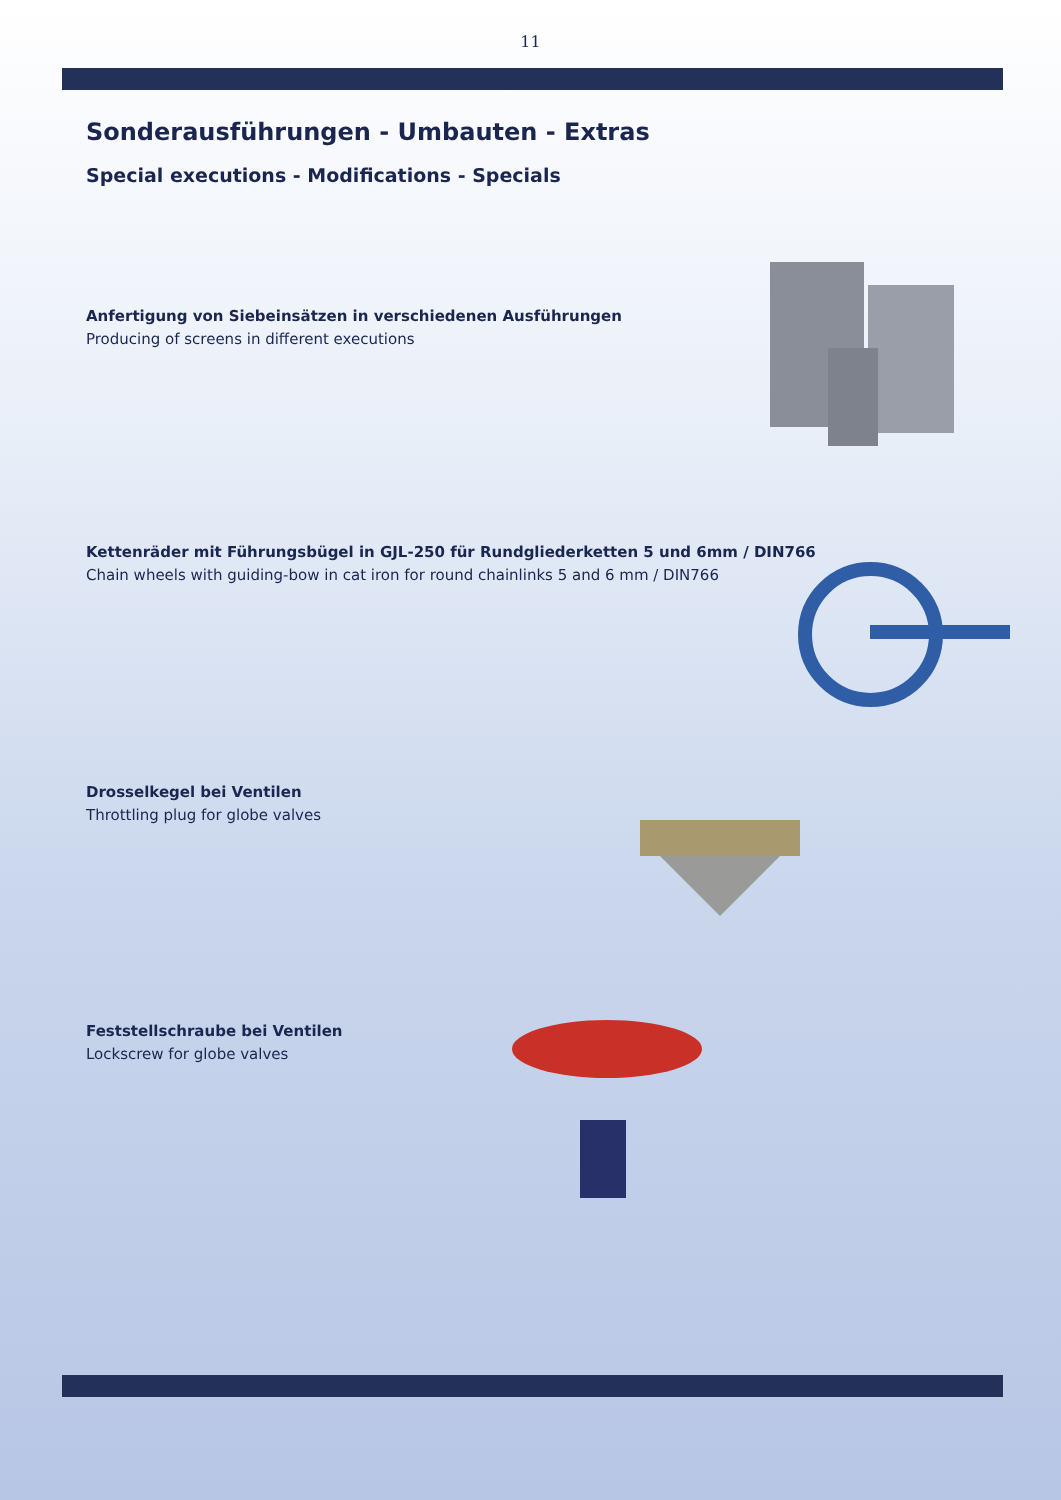11
Sonderausführungen - Umbauten - Extras
Special executions - Modifications - Specials
Anfertigung von Siebeinsätzen in verschiedenen Ausführungen
Producing of screens in different executions
Kettenräder mit Führungsbügel in GJL-250 für Rundgliederketten 5 und 6mm / DIN766
Chain wheels with guiding-bow in cat iron for round chainlinks 5 and 6 mm / DIN766
Drosselkegel bei Ventilen
Throttling plug for globe valves
Feststellschraube bei Ventilen
Lockscrew for globe valves